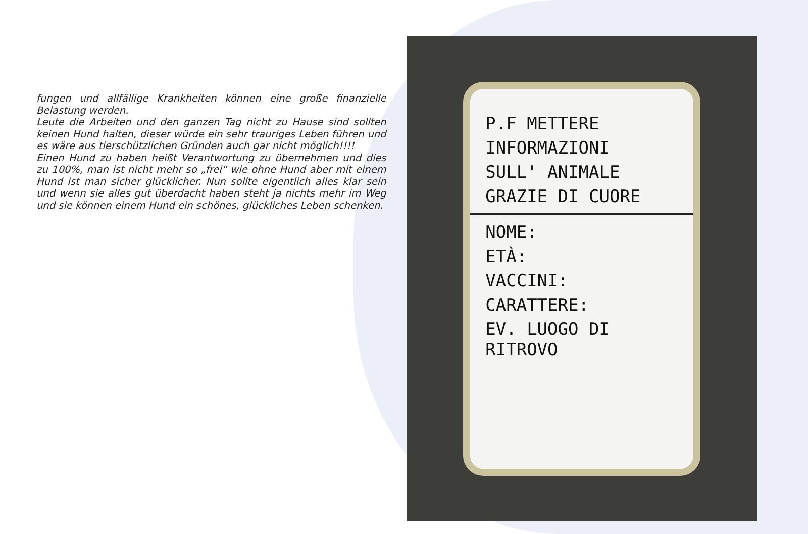fungen und allfällige Krankheiten können eine große finanzielle Belastung werden.
Leute die Arbeiten und den ganzen Tag nicht zu Hause sind sollten keinen Hund halten, dieser würde ein sehr trauriges Leben führen und es wäre aus tierschützlichen Gründen auch gar nicht möglich!!!!
Einen Hund zu haben heißt Verantwortung zu übernehmen und dies zu 100%, man ist nicht mehr so „frei“ wie ohne Hund aber mit einem Hund ist man sicher glücklicher. Nun sollte eigentlich alles klar sein und wenn sie alles gut überdacht haben steht ja nichts mehr im Weg und sie können einem Hund ein schönes, glückliches Leben schenken.
P.F METTERE
INFORMAZIONI
SULL' ANIMALE
GRAZIE DI CUORE
NOME:
ETÀ:
VACCINI:
CARATTERE:
EV. LUOGO DI RITROVO